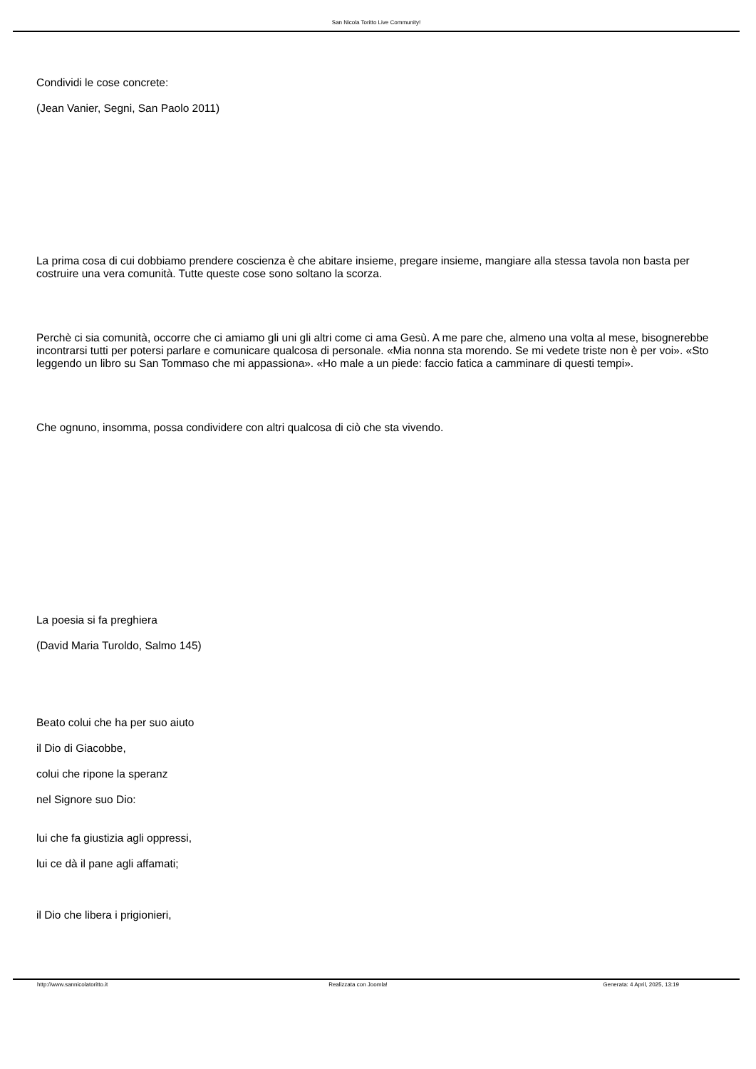San Nicola Toritto Live Community!
Condividi le cose concrete:
(Jean Vanier, Segni, San Paolo 2011)
La prima cosa di cui dobbiamo prendere coscienza è che abitare insieme, pregare insieme, mangiare alla stessa tavola non basta per costruire una vera comunità. Tutte queste cose sono soltano la scorza.
Perchè ci sia comunità, occorre che ci amiamo gli uni gli altri come ci ama Gesù. A me pare che, almeno una volta al mese, bisognerebbe incontrarsi tutti per potersi parlare e comunicare qualcosa di personale. «Mia nonna sta morendo. Se mi vedete triste non è per voi». «Sto leggendo un libro su San Tommaso che mi appassiona». «Ho male a un piede: faccio fatica a camminare di questi tempi».
Che ognuno, insomma, possa condividere con altri qualcosa di ciò che sta vivendo.
La poesia si fa preghiera
(David Maria Turoldo, Salmo 145)
Beato colui che ha per suo aiuto
il Dio di Giacobbe,
colui che ripone la speranz
nel Signore suo Dio:
lui che fa giustizia agli oppressi,
lui ce dà il pane agli affamati;
il Dio che libera i prigionieri,
http://www.sannicolatoritto.it Realizzata con Joomla! Generata: 4 April, 2025, 13:19